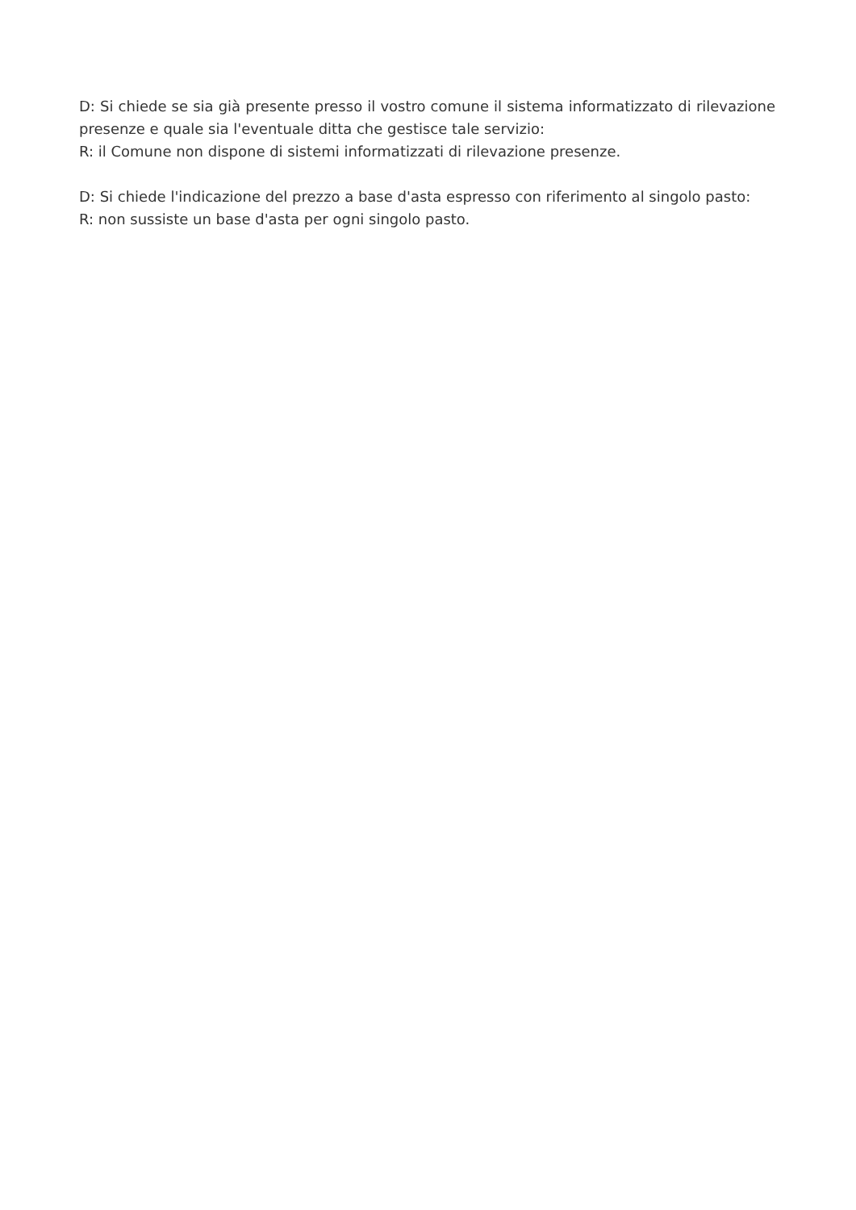D: Si chiede se sia già presente presso il vostro comune il sistema informatizzato di rilevazione presenze e quale sia l'eventuale ditta che gestisce tale servizio:
R: il Comune non dispone di sistemi informatizzati di rilevazione presenze.
D: Si chiede l'indicazione del prezzo a base d'asta espresso con riferimento al singolo pasto:
R: non sussiste un base d'asta per ogni singolo pasto.